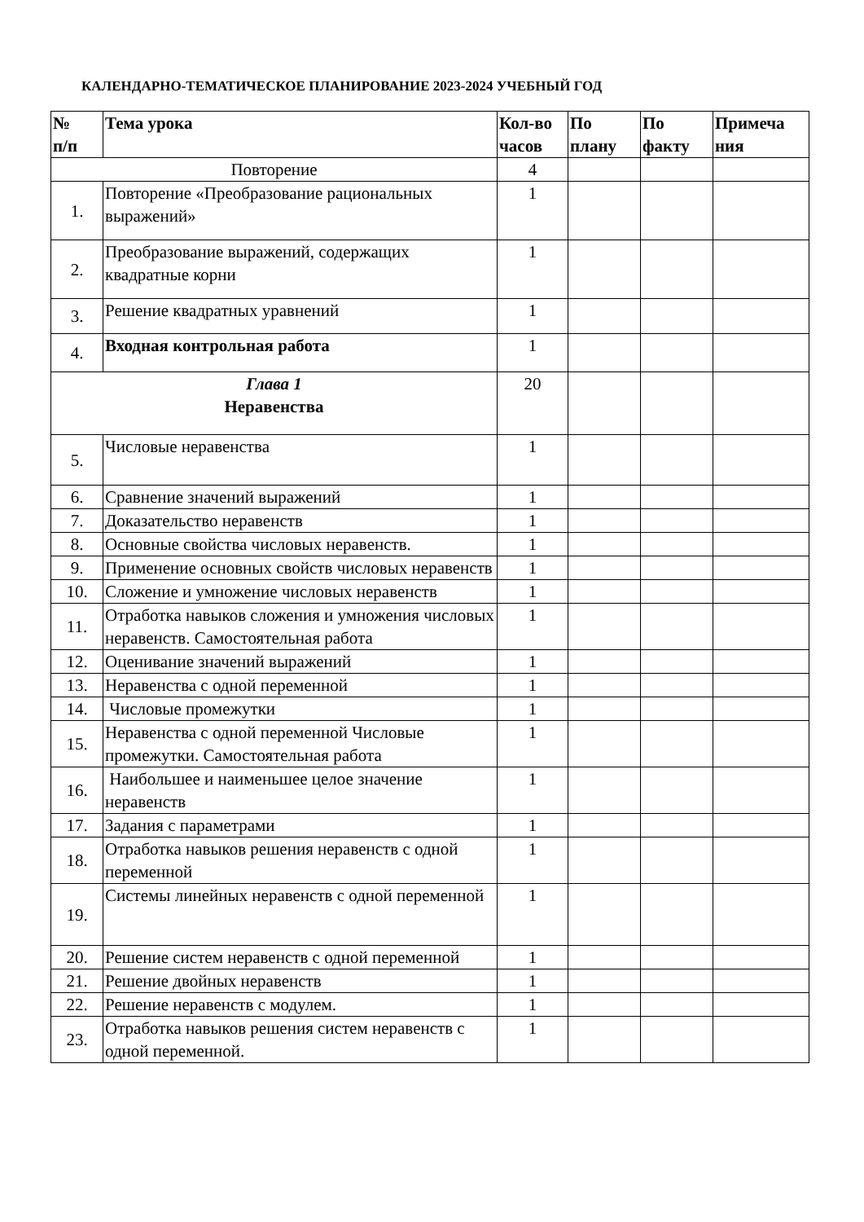КАЛЕНДАРНО-ТЕМАТИЧЕСКОЕ ПЛАНИРОВАНИЕ 2023-2024 УЧЕБНЫЙ ГОД
| № п/п | Тема урока | Кол-во часов | По плану | По факту | Примеча ния |
| --- | --- | --- | --- | --- | --- |
| Повторение | | 4 | | | |
| 1. | Повторение «Преобразование рациональных выражений» | 1 | | | |
| 2. | Преобразование выражений, содержащих квадратные корни | 1 | | | |
| 3. | Решение квадратных уравнений | 1 | | | |
| 4. | Входная контрольная работа | 1 | | | |
| Глава 1 Неравенства | | 20 | | | |
| 5. | Числовые неравенства | 1 | | | |
| 6. | Сравнение значений выражений | 1 | | | |
| 7. | Доказательство неравенств | 1 | | | |
| 8. | Основные свойства числовых неравенств. | 1 | | | |
| 9. | Применение основных свойств числовых неравенств | 1 | | | |
| 10. | Сложение и умножение числовых неравенств | 1 | | | |
| 11. | Отработка навыков сложения и умножения числовых неравенств. Самостоятельная работа | 1 | | | |
| 12. | Оценивание значений выражений | 1 | | | |
| 13. | Неравенства с одной переменной | 1 | | | |
| 14. | Числовые промежутки | 1 | | | |
| 15. | Неравенства с одной переменной Числовые промежутки. Самостоятельная работа | 1 | | | |
| 16. | Наибольшее и наименьшее целое значение неравенств | 1 | | | |
| 17. | Задания с параметрами | 1 | | | |
| 18. | Отработка навыков решения неравенств с одной переменной | 1 | | | |
| 19. | Системы линейных неравенств с одной переменной | 1 | | | |
| 20. | Решение систем неравенств с одной переменной | 1 | | | |
| 21. | Решение двойных неравенств | 1 | | | |
| 22. | Решение неравенств с модулем. | 1 | | | |
| 23. | Отработка навыков решения систем неравенств с одной переменной. | 1 | | | |